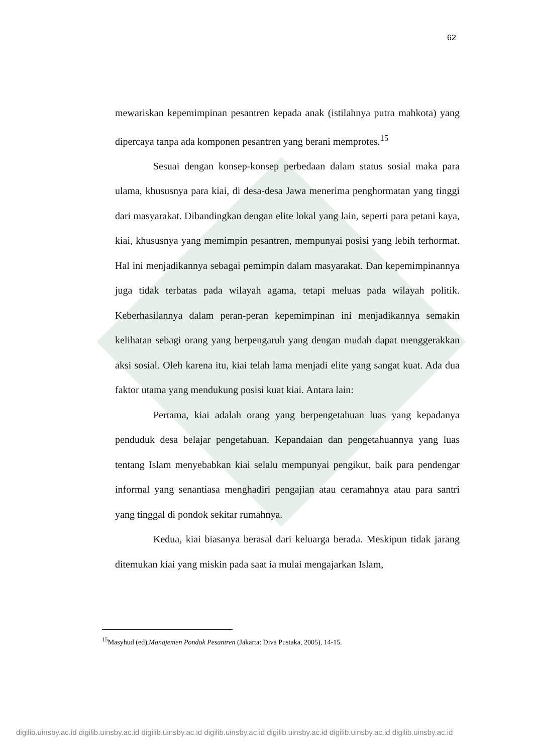62
mewariskan kepemimpinan pesantren kepada anak (istilahnya putra mahkota) yang dipercaya tanpa ada komponen pesantren yang berani memprotes.<sup>15</sup>
Sesuai dengan konsep-konsep perbedaan dalam status sosial maka para ulama, khususnya para kiai, di desa-desa Jawa menerima penghormatan yang tinggi dari masyarakat. Dibandingkan dengan elite lokal yang lain, seperti para petani kaya, kiai, khususnya yang memimpin pesantren, mempunyai posisi yang lebih terhormat. Hal ini menjadikannya sebagai pemimpin dalam masyarakat. Dan kepemimpinannya juga tidak terbatas pada wilayah agama, tetapi meluas pada wilayah politik. Keberhasilannya dalam peran-peran kepemimpinan ini menjadikannya semakin kelihatan sebagi orang yang berpengaruh yang dengan mudah dapat menggerakkan aksi sosial. Oleh karena itu, kiai telah lama menjadi elite yang sangat kuat. Ada dua faktor utama yang mendukung posisi kuat kiai. Antara lain:
Pertama, kiai adalah orang yang berpengetahuan luas yang kepadanya penduduk desa belajar pengetahuan. Kepandaian dan pengetahuannya yang luas tentang Islam menyebabkan kiai selalu mempunyai pengikut, baik para pendengar informal yang senantiasa menghadiri pengajian atau ceramahnya atau para santri yang tinggal di pondok sekitar rumahnya.
Kedua, kiai biasanya berasal dari keluarga berada. Meskipun tidak jarang ditemukan kiai yang miskin pada saat ia mulai mengajarkan Islam,
<sup>15</sup> Masyhud (ed),Manajemen Pondok Pesantren (Jakarta: Diva Pustaka, 2005), 14-15.
digilib.uinsby.ac.id digilib.uinsby.ac.id digilib.uinsby.ac.id digilib.uinsby.ac.id digilib.uinsby.ac.id digilib.uinsby.ac.id digilib.uinsby.ac.id